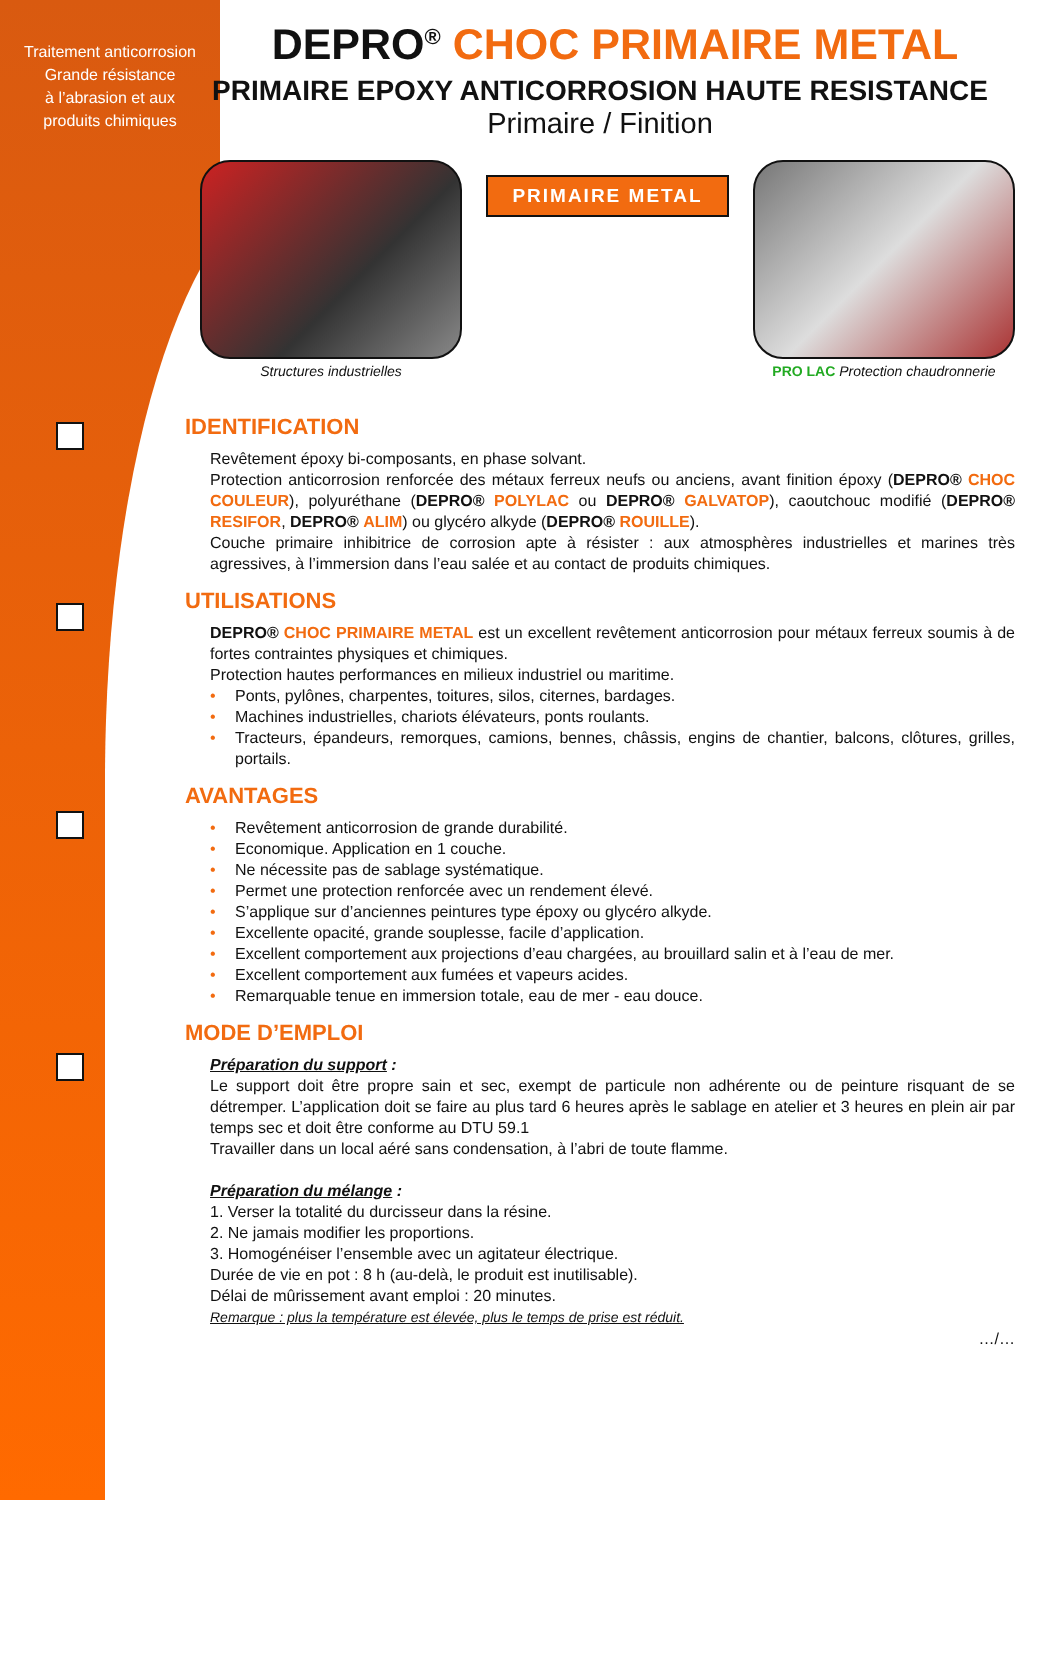Traitement anticorrosion
Grande résistance
à l’abrasion et aux
produits chimiques
DEPRO<sup>®</sup> CHOC PRIMAIRE METAL
PRIMAIRE EPOXY ANTICORROSION HAUTE RESISTANCE
Primaire / Finition
Structures industrielles
PRIMAIRE METAL
PRO LAC Protection chaudronnerie
IDENTIFICATION
Revêtement époxy bi-composants, en phase solvant.
Protection anticorrosion renforcée des métaux ferreux neufs ou anciens, avant finition époxy (DEPRO® CHOC COULEUR), polyuréthane (DEPRO® POLYLAC ou DEPRO® GALVATOP), caoutchouc modifié (DEPRO® RESIFOR, DEPRO® ALIM) ou glycéro alkyde (DEPRO® ROUILLE).
Couche primaire inhibitrice de corrosion apte à résister : aux atmosphères industrielles et marines très agressives, à l’immersion dans l’eau salée et au contact de produits chimiques.
UTILISATIONS
DEPRO® CHOC PRIMAIRE METAL est un excellent revêtement anticorrosion pour métaux ferreux soumis à de fortes contraintes physiques et chimiques.
Protection hautes performances en milieux industriel ou maritime.
• Ponts, pylônes, charpentes, toitures, silos, citernes, bardages.
• Machines industrielles, chariots élévateurs, ponts roulants.
• Tracteurs, épandeurs, remorques, camions, bennes, châssis, engins de chantier, balcons, clôtures, grilles, portails.
AVANTAGES
• Revêtement anticorrosion de grande durabilité.
• Economique. Application en 1 couche.
• Ne nécessite pas de sablage systématique.
• Permet une protection renforcée avec un rendement élevé.
• S’applique sur d’anciennes peintures type époxy ou glycéro alkyde.
• Excellente opacité, grande souplesse, facile d’application.
• Excellent comportement aux projections d’eau chargées, au brouillard salin et à l’eau de mer.
• Excellent comportement aux fumées et vapeurs acides.
• Remarquable tenue en immersion totale, eau de mer - eau douce.
MODE D’EMPLOI
Préparation du support :
Le support doit être propre sain et sec, exempt de particule non adhérente ou de peinture risquant de se détremper. L’application doit se faire au plus tard 6 heures après le sablage en atelier et 3 heures en plein air par temps sec et doit être conforme au DTU 59.1
Travailler dans un local aéré sans condensation, à l’abri de toute flamme.
Préparation du mélange :
1. Verser la totalité du durcisseur dans la résine.
2. Ne jamais modifier les proportions.
3. Homogénéiser l’ensemble avec un agitateur électrique.
Durée de vie en pot : 8 h (au-delà, le produit est inutilisable).
Délai de mûrissement avant emploi : 20 minutes.
Remarque : plus la température est élevée, plus le temps de prise est réduit.
…/…